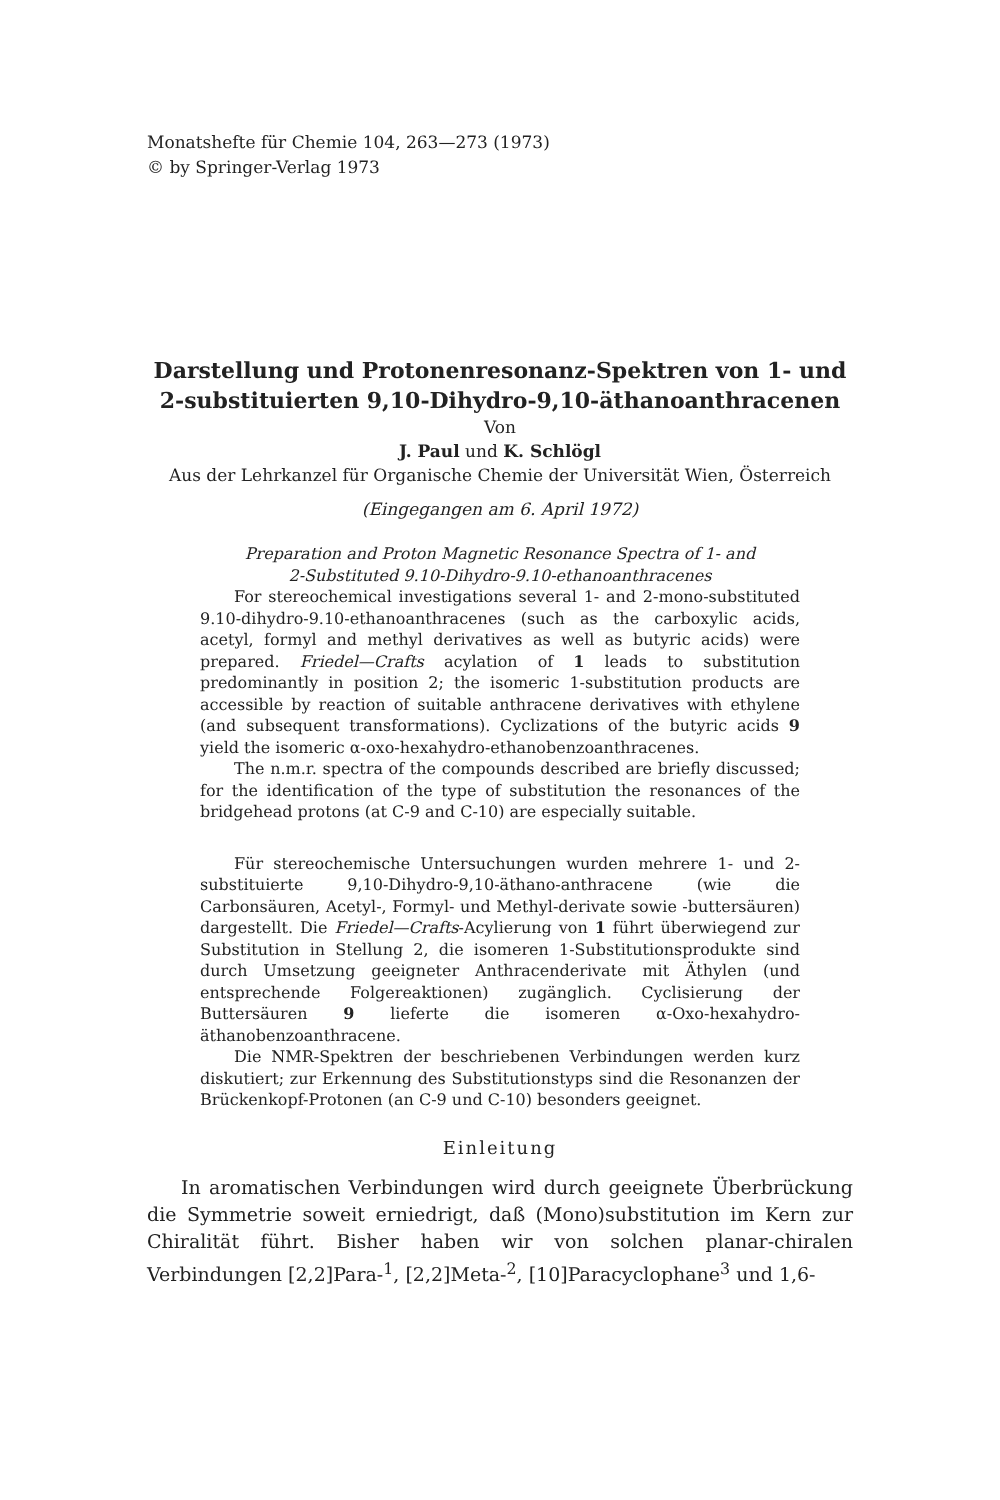Monatshefte für Chemie 104, 263—273 (1973)
© by Springer-Verlag 1973
Darstellung und Protonenresonanz-Spektren von 1- und
2-substituierten 9,10-Dihydro-9,10-äthanoanthracenen
Von
J. Paul und K. Schlögl
Aus der Lehrkanzel für Organische Chemie der Universität Wien, Österreich
(Eingegangen am 6. April 1972)
Preparation and Proton Magnetic Resonance Spectra of 1- and
2-Substituted 9.10-Dihydro-9.10-ethanoanthracenes
For stereochemical investigations several 1- and 2-mono-substituted 9.10-dihydro-9.10-ethanoanthracenes (such as the carboxylic acids, acetyl, formyl and methyl derivatives as well as butyric acids) were prepared. Friedel—Crafts acylation of 1 leads to substitution predominantly in position 2; the isomeric 1-substitution products are accessible by reaction of suitable anthracene derivatives with ethylene (and subsequent transformations). Cyclizations of the butyric acids 9 yield the isomeric α-oxo-hexahydro-ethanobenzoanthracenes.
The n.m.r. spectra of the compounds described are briefly discussed; for the identification of the type of substitution the resonances of the bridgehead protons (at C-9 and C-10) are especially suitable.
Für stereochemische Untersuchungen wurden mehrere 1- und 2-substituierte 9,10-Dihydro-9,10-äthano-anthracene (wie die Carbonsäuren, Acetyl-, Formyl- und Methyl-derivate sowie -buttersäuren) dargestellt. Die Friedel—Crafts-Acylierung von 1 führt überwiegend zur Substitution in Stellung 2, die isomeren 1-Substitutionsprodukte sind durch Umsetzung geeigneter Anthracenderivate mit Äthylen (und entsprechende Folgereaktionen) zugänglich. Cyclisierung der Buttersäuren 9 lieferte die isomeren α-Oxo-hexahydro-äthanobenzoanthracene.
Die NMR-Spektren der beschriebenen Verbindungen werden kurz diskutiert; zur Erkennung des Substitutionstyps sind die Resonanzen der Brückenkopf-Protonen (an C-9 und C-10) besonders geeignet.
Einleitung
In aromatischen Verbindungen wird durch geeignete Überbrückung die Symmetrie soweit erniedrigt, daß (Mono)substitution im Kern zur Chiralität führt. Bisher haben wir von solchen planar-chiralen Verbindungen [2,2]Para-<sup>1</sup>, [2,2]Meta-<sup>2</sup>, [10]Paracyclophane<sup>3</sup> und 1,6-